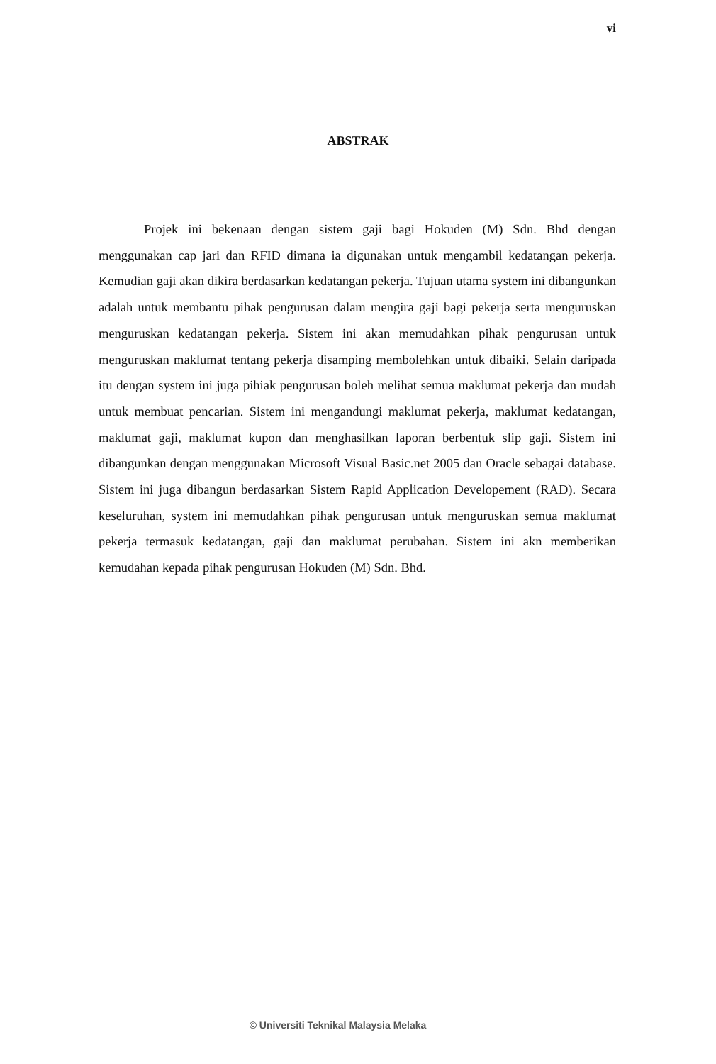vi
ABSTRAK
Projek ini bekenaan dengan sistem gaji bagi Hokuden (M) Sdn. Bhd dengan menggunakan cap jari dan RFID dimana ia digunakan untuk mengambil kedatangan pekerja. Kemudian gaji akan dikira berdasarkan kedatangan pekerja. Tujuan utama system ini dibangunkan adalah untuk membantu pihak pengurusan dalam mengira gaji bagi pekerja serta menguruskan menguruskan kedatangan pekerja. Sistem ini akan memudahkan pihak pengurusan untuk menguruskan maklumat tentang pekerja disamping membolehkan untuk dibaiki. Selain daripada itu dengan system ini juga pihiak pengurusan boleh melihat semua maklumat pekerja dan mudah untuk membuat pencarian. Sistem ini mengandungi maklumat pekerja, maklumat kedatangan, maklumat gaji, maklumat kupon dan menghasilkan laporan berbentuk slip gaji. Sistem ini dibangunkan dengan menggunakan Microsoft Visual Basic.net 2005 dan Oracle sebagai database. Sistem ini juga dibangun berdasarkan Sistem Rapid Application Developement (RAD). Secara keseluruhan, system ini memudahkan pihak pengurusan untuk menguruskan semua maklumat pekerja termasuk kedatangan, gaji dan maklumat perubahan. Sistem ini akn memberikan kemudahan kepada pihak pengurusan Hokuden (M) Sdn. Bhd.
© Universiti Teknikal Malaysia Melaka